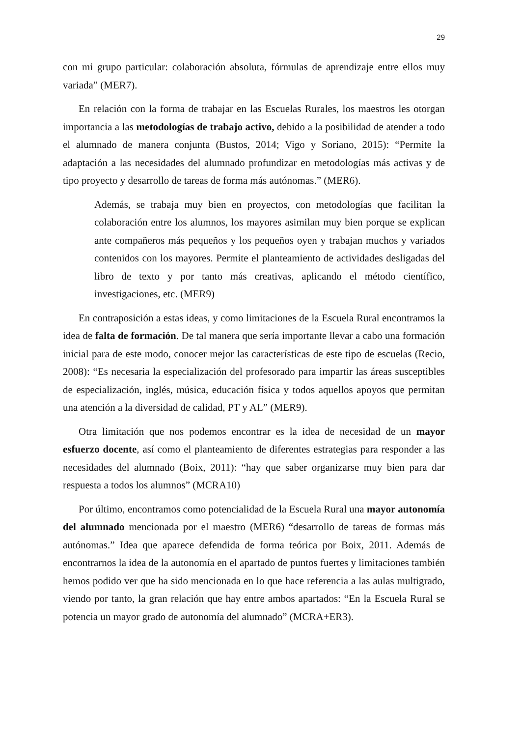29
con mi grupo particular: colaboración absoluta, fórmulas de aprendizaje entre ellos muy variada” (MER7).
En relación con la forma de trabajar en las Escuelas Rurales, los maestros les otorgan importancia a las metodologías de trabajo activo, debido a la posibilidad de atender a todo el alumnado de manera conjunta (Bustos, 2014; Vigo y Soriano, 2015): “Permite la adaptación a las necesidades del alumnado profundizar en metodologías más activas y de tipo proyecto y desarrollo de tareas de forma más autónomas.” (MER6).
Además, se trabaja muy bien en proyectos, con metodologías que facilitan la colaboración entre los alumnos, los mayores asimilan muy bien porque se explican ante compañeros más pequeños y los pequeños oyen y trabajan muchos y variados contenidos con los mayores. Permite el planteamiento de actividades desligadas del libro de texto y por tanto más creativas, aplicando el método científico, investigaciones, etc. (MER9)
En contraposición a estas ideas, y como limitaciones de la Escuela Rural encontramos la idea de falta de formación. De tal manera que sería importante llevar a cabo una formación inicial para de este modo, conocer mejor las características de este tipo de escuelas (Recio, 2008): “Es necesaria la especialización del profesorado para impartir las áreas susceptibles de especialización, inglés, música, educación física y todos aquellos apoyos que permitan una atención a la diversidad de calidad, PT y AL” (MER9).
Otra limitación que nos podemos encontrar es la idea de necesidad de un mayor esfuerzo docente, así como el planteamiento de diferentes estrategias para responder a las necesidades del alumnado (Boix, 2011): “hay que saber organizarse muy bien para dar respuesta a todos los alumnos” (MCRA10)
Por último, encontramos como potencialidad de la Escuela Rural una mayor autonomía del alumnado mencionada por el maestro (MER6) “desarrollo de tareas de formas más autónomas.” Idea que aparece defendida de forma teórica por Boix, 2011. Además de encontrarnos la idea de la autonomía en el apartado de puntos fuertes y limitaciones también hemos podido ver que ha sido mencionada en lo que hace referencia a las aulas multigrado, viendo por tanto, la gran relación que hay entre ambos apartados: “En la Escuela Rural se potencia un mayor grado de autonomía del alumnado” (MCRA+ER3).